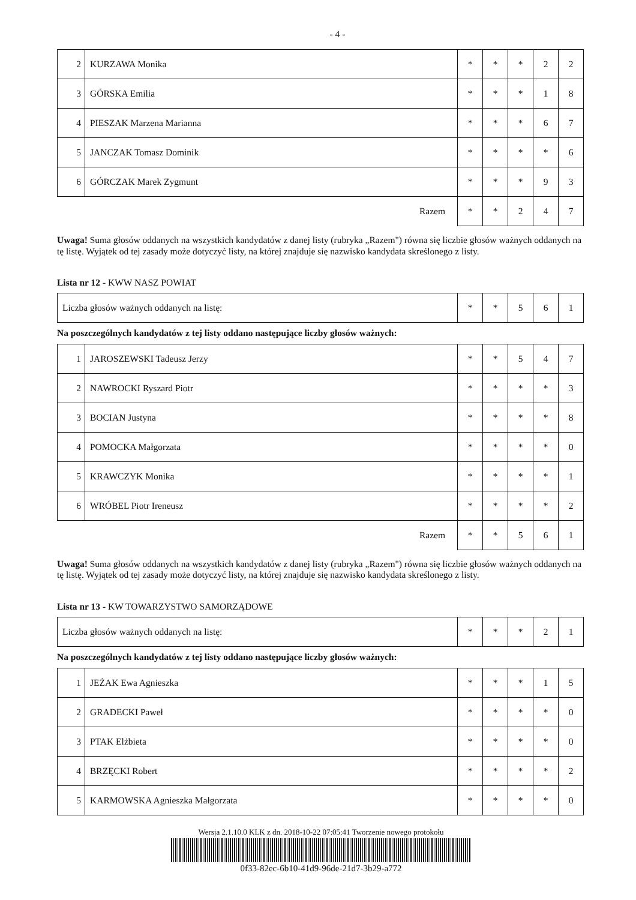- 4 -
| 2 | KURZAWA Monika | * | * | * | 2 | 2 |
| 3 | GÓRSKA Emilia | * | * | * | 1 | 8 |
| 4 | PIESZAK Marzena Marianna | * | * | * | 6 | 7 |
| 5 | JANCZAK Tomasz Dominik | * | * | * | * | 6 |
| 6 | GÓRCZAK Marek Zygmunt | * | * | * | 9 | 3 |
| Razem | | * | * | 2 | 4 | 7 |
Uwaga! Suma głosów oddanych na wszystkich kandydatów z danej listy (rubryka „Razem") równa się liczbie głosów ważnych oddanych na tę listę. Wyjątek od tej zasady może dotyczyć listy, na której znajduje się nazwisko kandydata skreślonego z listy.
Lista nr 12 - KWW NASZ POWIAT
| Liczba głosów ważnych oddanych na listę: | * | * | 5 | 6 | 1 |
Na poszczególnych kandydatów z tej listy oddano następujące liczby głosów ważnych:
| 1 | JAROSZEWSKI Tadeusz Jerzy | * | * | 5 | 4 | 7 |
| 2 | NAWROCKI Ryszard Piotr | * | * | * | * | 3 |
| 3 | BOCIAN Justyna | * | * | * | * | 8 |
| 4 | POMOCKA Małgorzata | * | * | * | * | 0 |
| 5 | KRAWCZYK Monika | * | * | * | * | 1 |
| 6 | WRÓBEL Piotr Ireneusz | * | * | * | * | 2 |
| Razem | | * | * | 5 | 6 | 1 |
Uwaga! Suma głosów oddanych na wszystkich kandydatów z danej listy (rubryka „Razem") równa się liczbie głosów ważnych oddanych na tę listę. Wyjątek od tej zasady może dotyczyć listy, na której znajduje się nazwisko kandydata skreślonego z listy.
Lista nr 13 - KW TOWARZYSTWO SAMORZĄDOWE
| Liczba głosów ważnych oddanych na listę: | * | * | * | 2 | 1 |
Na poszczególnych kandydatów z tej listy oddano następujące liczby głosów ważnych:
| 1 | JEŻAK Ewa Agnieszka | * | * | * | 1 | 5 |
| 2 | GRADECKI Paweł | * | * | * | * | 0 |
| 3 | PTAK Elżbieta | * | * | * | * | 0 |
| 4 | BRZĘCKI Robert | * | * | * | * | 2 |
| 5 | KARMOWSKA Agnieszka Małgorzata | * | * | * | * | 0 |
Wersja 2.1.10.0 KLK z dn. 2018-10-22 07:05:41 Tworzenie nowego protokołu
0f33-82ec-6b10-41d9-96de-21d7-3b29-a772